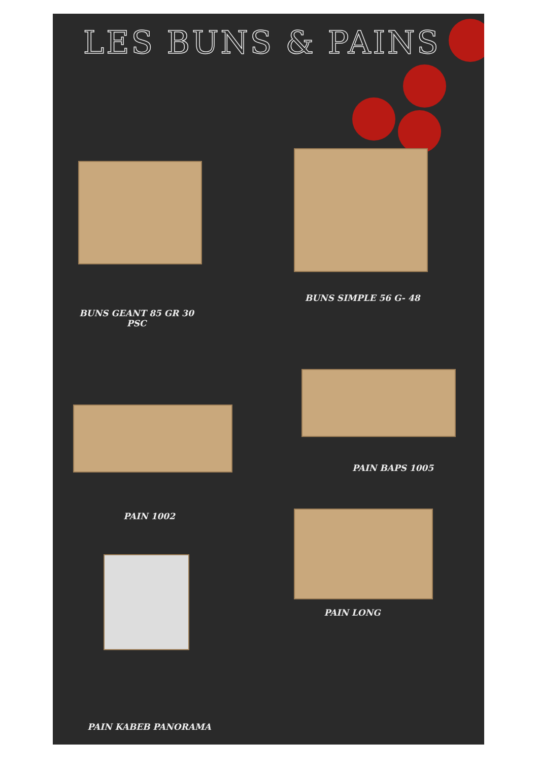LES BUNS & PAINS
BUNS GEANT 85 GR 30
PSC
BUNS SIMPLE 56 G- 48
PAIN BAPS 1005
PAIN 1002
PAIN LONG
PAIN KABEB PANORAMA